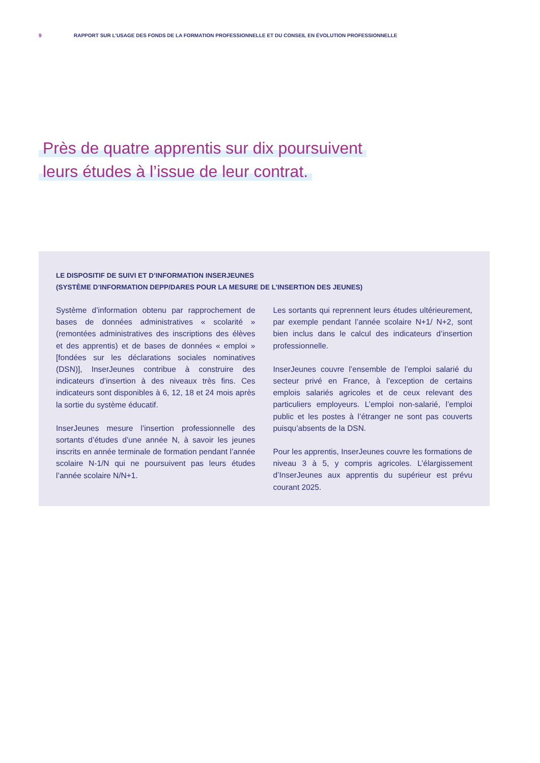9 RAPPORT SUR L’USAGE DES FONDS DE LA FORMATION PROFESSIONNELLE ET DU CONSEIL EN ÉVOLUTION PROFESSIONNELLE
Près de quatre apprentis sur dix poursuivent
leurs études à l’issue de leur contrat.
LE DISPOSITIF DE SUIVI ET D’INFORMATION INSERJEUNES
(SYSTÈME D’INFORMATION DEPP/DARES POUR LA MESURE DE L’INSERTION DES JEUNES)
Système d’information obtenu par rapprochement de bases de données administratives « scolarité » (remontées administratives des inscriptions des élèves et des apprentis) et de bases de données « emploi » [fondées sur les déclarations sociales nominatives (DSN)], InserJeunes contribue à construire des indicateurs d’insertion à des niveaux très fins. Ces indicateurs sont disponibles à 6, 12, 18 et 24 mois après la sortie du système éducatif.
InserJeunes mesure l’insertion professionnelle des sortants d’études d’une année N, à savoir les jeunes inscrits en année terminale de formation pendant l’année scolaire N-1/N qui ne poursuivent pas leurs études l’année scolaire N/N+1.
Les sortants qui reprennent leurs études ultérieurement, par exemple pendant l’année scolaire N+1/ N+2, sont bien inclus dans le calcul des indicateurs d’insertion professionnelle.
InserJeunes couvre l’ensemble de l’emploi salarié du secteur privé en France, à l’exception de certains emplois salariés agricoles et de ceux relevant des particuliers employeurs. L’emploi non-salarié, l’emploi public et les postes à l’étranger ne sont pas couverts puisqu’absents de la DSN.
Pour les apprentis, InserJeunes couvre les formations de niveau 3 à 5, y compris agricoles. L’élargissement d’InserJeunes aux apprentis du supérieur est prévu courant 2025.